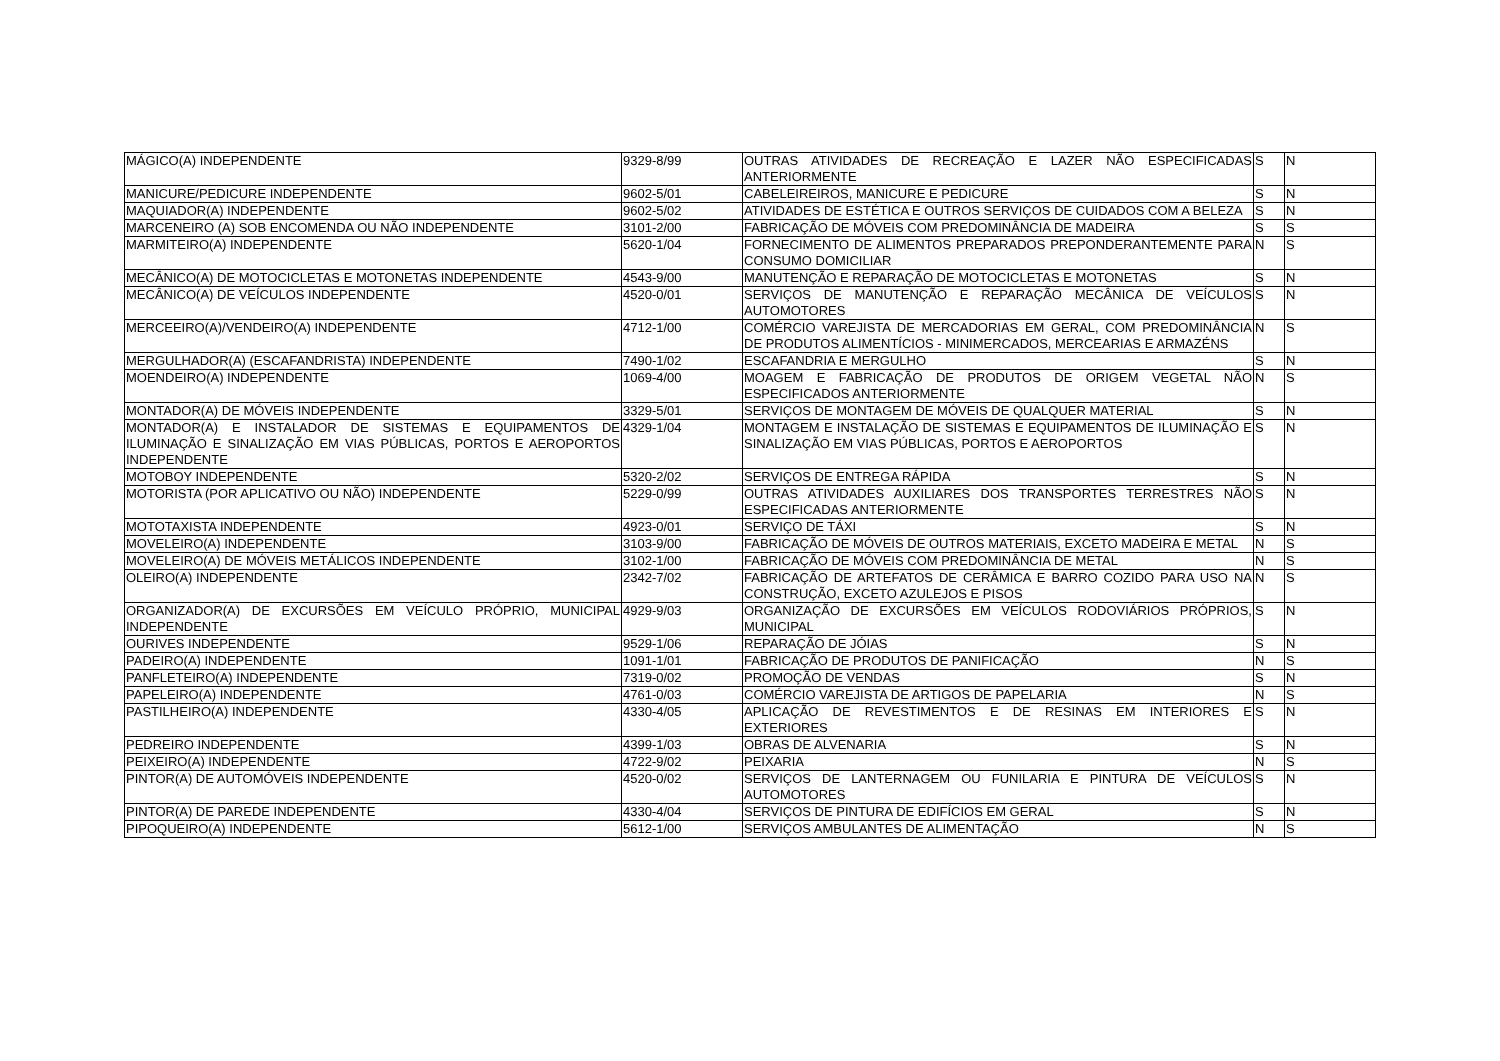| MÁGICO(A) INDEPENDENTE | 9329-8/99 | OUTRAS ATIVIDADES DE RECREAÇÃO E LAZER NÃO ESPECIFICADAS ANTERIORMENTE | S | N |
| MANICURE/PEDICURE INDEPENDENTE | 9602-5/01 | CABELEIREIROS, MANICURE E PEDICURE | S | N |
| MAQUIADOR(A) INDEPENDENTE | 9602-5/02 | ATIVIDADES DE ESTÉTICA E OUTROS SERVIÇOS DE CUIDADOS COM A BELEZA | S | N |
| MARCENEIRO (A) SOB ENCOMENDA OU NÃO INDEPENDENTE | 3101-2/00 | FABRICAÇÃO DE MÓVEIS COM PREDOMINÂNCIA DE MADEIRA | S | S |
| MARMITEIRO(A) INDEPENDENTE | 5620-1/04 | FORNECIMENTO DE ALIMENTOS PREPARADOS PREPONDERANTEMENTE PARA CONSUMO DOMICILIAR | N | S |
| MECÂNICO(A) DE MOTOCICLETAS E MOTONETAS INDEPENDENTE | 4543-9/00 | MANUTENÇÃO E REPARAÇÃO DE MOTOCICLETAS E MOTONETAS | S | N |
| MECÂNICO(A) DE VEÍCULOS INDEPENDENTE | 4520-0/01 | SERVIÇOS DE MANUTENÇÃO E REPARAÇÃO MECÂNICA DE VEÍCULOS AUTOMOTORES | S | N |
| MERCEEIRO(A)/VENDEIRO(A) INDEPENDENTE | 4712-1/00 | COMÉRCIO VAREJISTA DE MERCADORIAS EM GERAL, COM PREDOMINÂNCIA DE PRODUTOS ALIMENTÍCIOS - MINIMERCADOS, MERCEARIAS E ARMAZÉNS | N | S |
| MERGULHADOR(A) (ESCAFANDRISTA) INDEPENDENTE | 7490-1/02 | ESCAFANDRIA E MERGULHO | S | N |
| MOENDEIRO(A) INDEPENDENTE | 1069-4/00 | MOAGEM E FABRICAÇÃO DE PRODUTOS DE ORIGEM VEGETAL NÃO ESPECIFICADOS ANTERIORMENTE | N | S |
| MONTADOR(A) DE MÓVEIS INDEPENDENTE | 3329-5/01 | SERVIÇOS DE MONTAGEM DE MÓVEIS DE QUALQUER MATERIAL | S | N |
| MONTADOR(A) E INSTALADOR DE SISTEMAS E EQUIPAMENTOS DE ILUMINAÇÃO E SINALIZAÇÃO EM VIAS PÚBLICAS, PORTOS E AEROPORTOS INDEPENDENTE | 4329-1/04 | MONTAGEM E INSTALAÇÃO DE SISTEMAS E EQUIPAMENTOS DE ILUMINAÇÃO E SINALIZAÇÃO EM VIAS PÚBLICAS, PORTOS E AEROPORTOS | S | N |
| MOTOBOY INDEPENDENTE | 5320-2/02 | SERVIÇOS DE ENTREGA RÁPIDA | S | N |
| MOTORISTA (POR APLICATIVO OU NÃO) INDEPENDENTE | 5229-0/99 | OUTRAS ATIVIDADES AUXILIARES DOS TRANSPORTES TERRESTRES NÃO ESPECIFICADAS ANTERIORMENTE | S | N |
| MOTOTAXISTA INDEPENDENTE | 4923-0/01 | SERVIÇO DE TÁXI | S | N |
| MOVELEIRO(A) INDEPENDENTE | 3103-9/00 | FABRICAÇÃO DE MÓVEIS DE OUTROS MATERIAIS, EXCETO MADEIRA E METAL | N | S |
| MOVELEIRO(A) DE MÓVEIS METÁLICOS INDEPENDENTE | 3102-1/00 | FABRICAÇÃO DE MÓVEIS COM PREDOMINÂNCIA DE METAL | N | S |
| OLEIRO(A) INDEPENDENTE | 2342-7/02 | FABRICAÇÃO DE ARTEFATOS DE CERÂMICA E BARRO COZIDO PARA USO NA CONSTRUÇÃO, EXCETO AZULEJOS E PISOS | N | S |
| ORGANIZADOR(A) DE EXCURSÕES EM VEÍCULO PRÓPRIO, MUNICIPAL INDEPENDENTE | 4929-9/03 | ORGANIZAÇÃO DE EXCURSÕES EM VEÍCULOS RODOVIÁRIOS PRÓPRIOS, MUNICIPAL | S | N |
| OURIVES INDEPENDENTE | 9529-1/06 | REPARAÇÃO DE JÓIAS | S | N |
| PADEIRO(A) INDEPENDENTE | 1091-1/01 | FABRICAÇÃO DE PRODUTOS DE PANIFICAÇÃO | N | S |
| PANFLETEIRO(A) INDEPENDENTE | 7319-0/02 | PROMOÇÃO DE VENDAS | S | N |
| PAPELEIRO(A) INDEPENDENTE | 4761-0/03 | COMÉRCIO VAREJISTA DE ARTIGOS DE PAPELARIA | N | S |
| PASTILHEIRO(A) INDEPENDENTE | 4330-4/05 | APLICAÇÃO DE REVESTIMENTOS E DE RESINAS EM INTERIORES E EXTERIORES | S | N |
| PEDREIRO INDEPENDENTE | 4399-1/03 | OBRAS DE ALVENARIA | S | N |
| PEIXEIRO(A) INDEPENDENTE | 4722-9/02 | PEIXARIA | N | S |
| PINTOR(A) DE AUTOMÓVEIS INDEPENDENTE | 4520-0/02 | SERVIÇOS DE LANTERNAGEM OU FUNILARIA E PINTURA DE VEÍCULOS AUTOMOTORES | S | N |
| PINTOR(A) DE PAREDE INDEPENDENTE | 4330-4/04 | SERVIÇOS DE PINTURA DE EDIFÍCIOS EM GERAL | S | N |
| PIPOQUEIRO(A) INDEPENDENTE | 5612-1/00 | SERVIÇOS AMBULANTES DE ALIMENTAÇÃO | N | S |